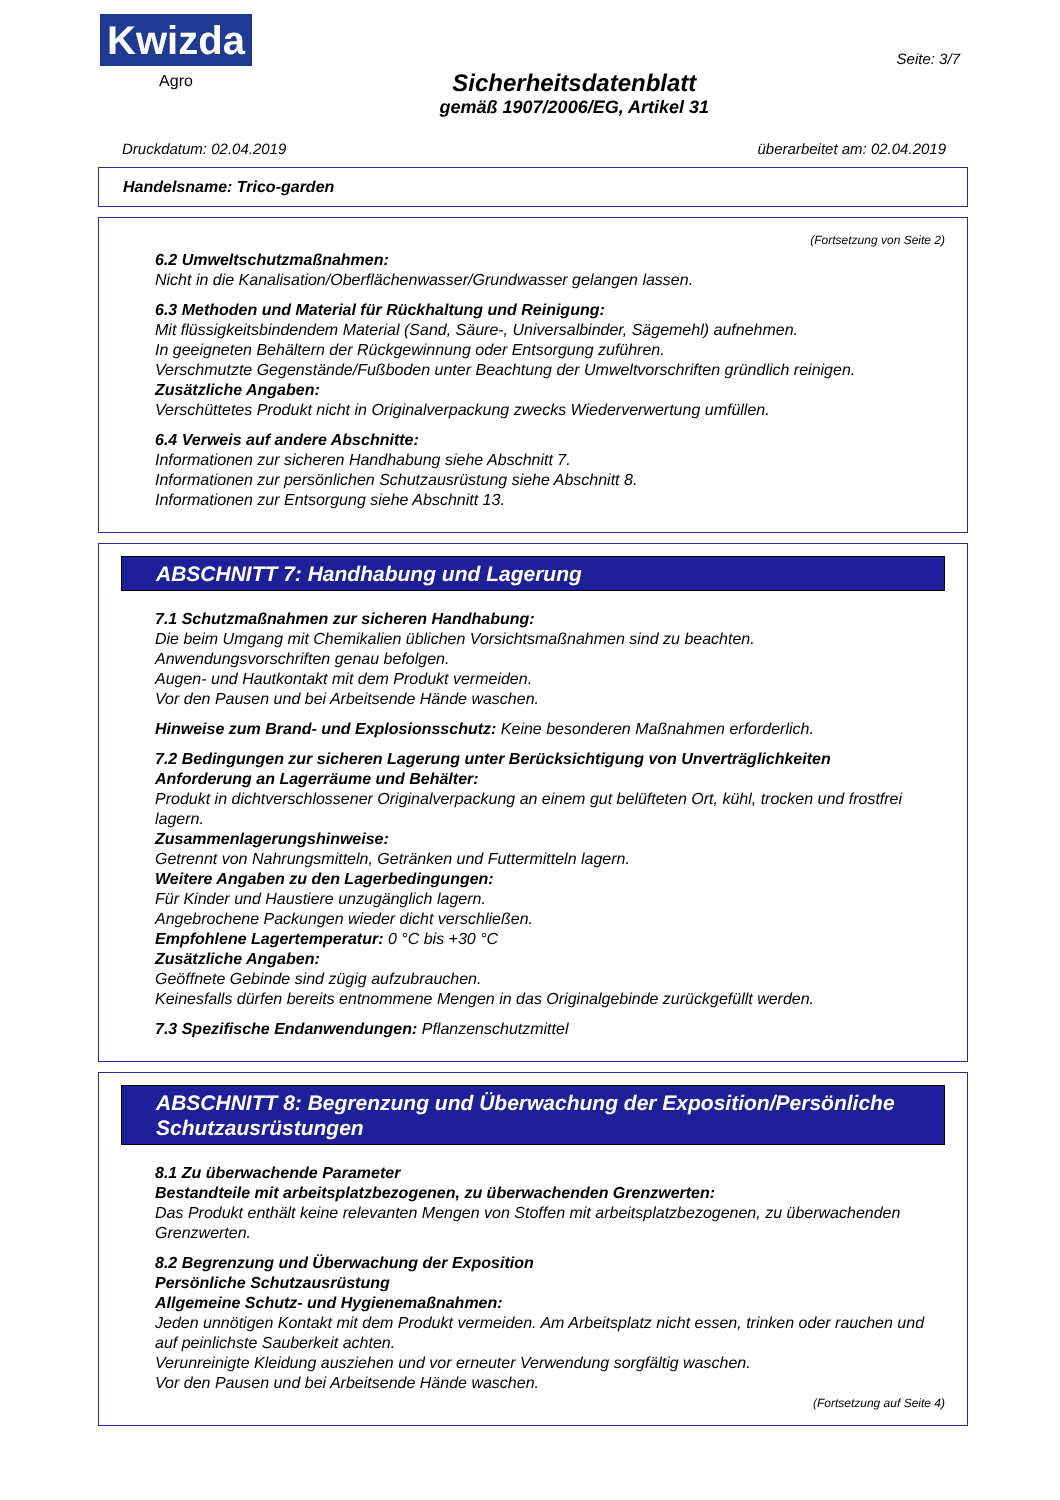Kwizda
Agro
Sicherheitsdatenblatt
gemäß 1907/2006/EG, Artikel 31
Seite: 3/7
Druckdatum: 02.04.2019 überarbeitet am: 02.04.2019
Handelsname: Trico-garden
(Fortsetzung von Seite 2)
6.2 Umweltschutzmaßnahmen:
Nicht in die Kanalisation/Oberflächenwasser/Grundwasser gelangen lassen.
6.3 Methoden und Material für Rückhaltung und Reinigung:
Mit flüssigkeitsbindendem Material (Sand, Säure-, Universalbinder, Sägemehl) aufnehmen.
In geeigneten Behältern der Rückgewinnung oder Entsorgung zuführen.
Verschmutzte Gegenstände/Fußboden unter Beachtung der Umweltvorschriften gründlich reinigen.
Zusätzliche Angaben:
Verschüttetes Produkt nicht in Originalverpackung zwecks Wiederverwertung umfüllen.
6.4 Verweis auf andere Abschnitte:
Informationen zur sicheren Handhabung siehe Abschnitt 7.
Informationen zur persönlichen Schutzausrüstung siehe Abschnitt 8.
Informationen zur Entsorgung siehe Abschnitt 13.
ABSCHNITT 7: Handhabung und Lagerung
7.1 Schutzmaßnahmen zur sicheren Handhabung:
Die beim Umgang mit Chemikalien üblichen Vorsichtsmaßnahmen sind zu beachten.
Anwendungsvorschriften genau befolgen.
Augen- und Hautkontakt mit dem Produkt vermeiden.
Vor den Pausen und bei Arbeitsende Hände waschen.
Hinweise zum Brand- und Explosionsschutz: Keine besonderen Maßnahmen erforderlich.
7.2 Bedingungen zur sicheren Lagerung unter Berücksichtigung von Unverträglichkeiten
Anforderung an Lagerräume und Behälter:
Produkt in dichtverschlossener Originalverpackung an einem gut belüfteten Ort, kühl, trocken und frostfrei lagern.
Zusammenlagerungshinweise:
Getrennt von Nahrungsmitteln, Getränken und Futtermitteln lagern.
Weitere Angaben zu den Lagerbedingungen:
Für Kinder und Haustiere unzugänglich lagern.
Angebrochene Packungen wieder dicht verschließen.
Empfohlene Lagertemperatur: 0 °C bis +30 °C
Zusätzliche Angaben:
Geöffnete Gebinde sind zügig aufzubrauchen.
Keinesfalls dürfen bereits entnommene Mengen in das Originalgebinde zurückgefüllt werden.
7.3 Spezifische Endanwendungen: Pflanzenschutzmittel
ABSCHNITT 8: Begrenzung und Überwachung der Exposition/Persönliche Schutzausrüstungen
8.1 Zu überwachende Parameter
Bestandteile mit arbeitsplatzbezogenen, zu überwachenden Grenzwerten:
Das Produkt enthält keine relevanten Mengen von Stoffen mit arbeitsplatzbezogenen, zu überwachenden Grenzwerten.
8.2 Begrenzung und Überwachung der Exposition
Persönliche Schutzausrüstung
Allgemeine Schutz- und Hygienemaßnahmen:
Jeden unnötigen Kontakt mit dem Produkt vermeiden. Am Arbeitsplatz nicht essen, trinken oder rauchen und auf peinlichste Sauberkeit achten.
Verunreinigte Kleidung ausziehen und vor erneuter Verwendung sorgfältig waschen.
Vor den Pausen und bei Arbeitsende Hände waschen.
(Fortsetzung auf Seite 4)